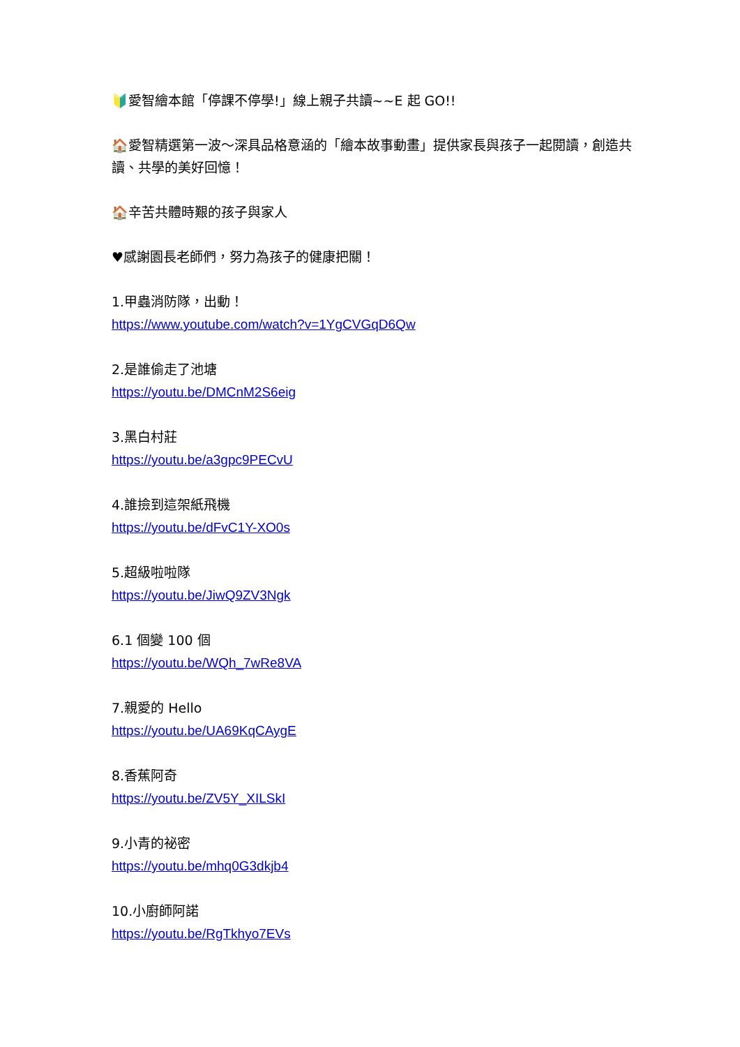🔰愛智繪本館「停課不停學!」線上親子共讀~~E 起 GO!!
🏠愛智精選第一波～深具品格意涵的「繪本故事動畫」提供家長與孩子一起閱讀，創造共讀、共學的美好回憶！
🏠辛苦共體時艱的孩子與家人
♥感謝園長老師們，努力為孩子的健康把關！
1.甲蟲消防隊，出動！
https://www.youtube.com/watch?v=1YgCVGqD6Qw
2.是誰偷走了池塘
https://youtu.be/DMCnM2S6eig
3.黑白村莊
https://youtu.be/a3gpc9PECvU
4.誰撿到這架紙飛機
https://youtu.be/dFvC1Y-XO0s
5.超級啦啦隊
https://youtu.be/JiwQ9ZV3Ngk
6.1 個變 100 個
https://youtu.be/WQh_7wRe8VA
7.親愛的 Hello
https://youtu.be/UA69KqCAygE
8.香蕉阿奇
https://youtu.be/ZV5Y_XILSkI
9.小青的祕密
https://youtu.be/mhq0G3dkjb4
10.小廚師阿諾
https://youtu.be/RgTkhyo7EVs